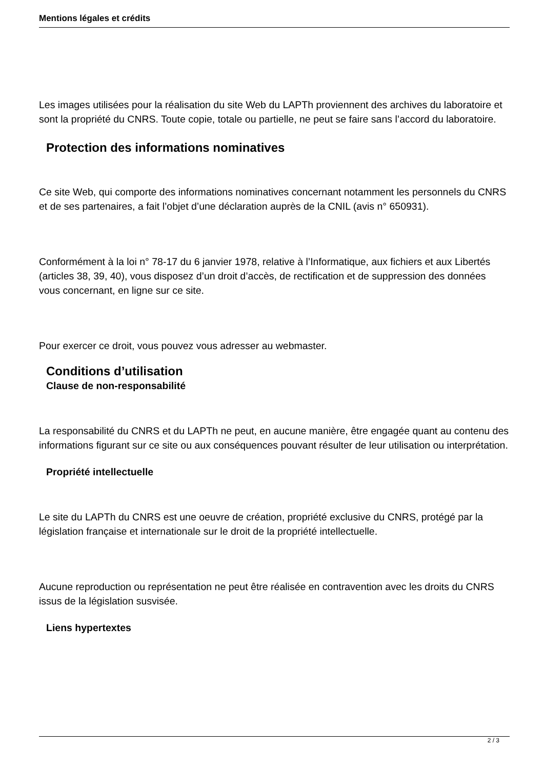Mentions légales et crédits
Les images utilisées pour la réalisation du site Web du LAPTh proviennent des archives du laboratoire et sont la propriété du CNRS. Toute copie, totale ou partielle, ne peut se faire sans l’accord du laboratoire.
Protection des informations nominatives
Ce site Web, qui comporte des informations nominatives concernant notamment les personnels du CNRS et de ses partenaires, a fait l’objet d’une déclaration auprès de la CNIL (avis n° 650931).
Conformément à la loi n° 78-17 du 6 janvier 1978, relative à l’Informatique, aux fichiers et aux Libertés (articles 38, 39, 40), vous disposez d’un droit d’accès, de rectification et de suppression des données vous concernant, en ligne sur ce site.
Pour exercer ce droit, vous pouvez vous adresser au webmaster.
Conditions d’utilisation
Clause de non-responsabilité
La responsabilité du CNRS et du LAPTh ne peut, en aucune manière, être engagée quant au contenu des informations figurant sur ce site ou aux conséquences pouvant résulter de leur utilisation ou interprétation.
Propriété intellectuelle
Le site du LAPTh du CNRS est une oeuvre de création, propriété exclusive du CNRS, protégé par la législation française et internationale sur le droit de la propriété intellectuelle.
Aucune reproduction ou représentation ne peut être réalisée en contravention avec les droits du CNRS issus de la législation susvisée.
Liens hypertextes
2 / 3